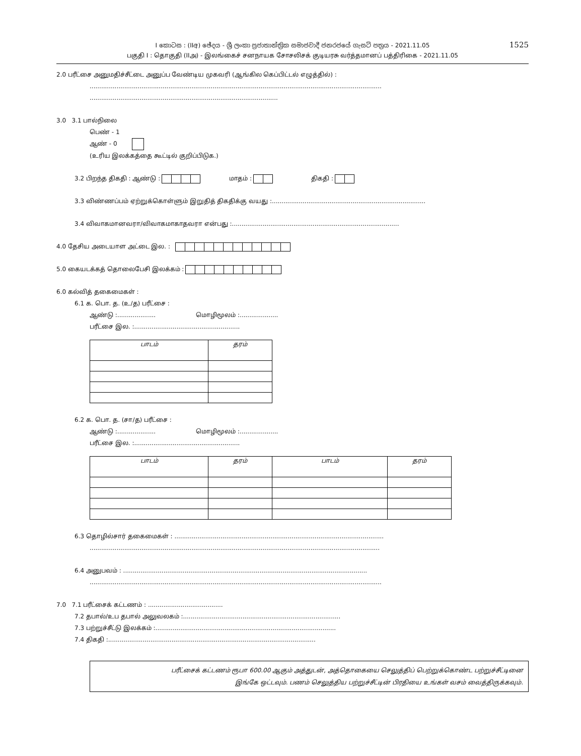1525
I කොටස : (IIඅ) ඡේදය - ශ්‍රී ලංකා ප්‍රජාතාන්ත්‍රික සමාජවාදී ජනරජයේ ගැසට් පත්‍රය - 2021.11.05
பகுதி I : தொகுதி (IIஅ) - இலங்கைச் சனநாயக சோசலிசக் குடியரசு வர்த்தமானப் பத்திரிகை - 2021.11.05
2.0 பரீட்சை அனுமதிச்சீட்டை அனுப்ப வேண்டிய முகவரி (ஆங்கில கெப்பிட்டல் எழுத்தில்) :
........................................................................................................................................................
..................................................................................................
3.0 3.1 பால்நிலை
பெண் - 1
ஆண் - 0
(உரிய இலக்கத்தை கூட்டில் குறிப்பிடுக.)
3.2 பிறந்த திகதி : ஆண்டு : மாதம் : திகதி :
3.3 விண்ணப்பம் ஏற்றுக்கொள்ளும் இறுதித் திகதிக்கு வயது :................................................................................
3.4 விவாகமானவரா/விவாகமாகாதவரா என்பது :.......................................................................................
4.0 தேசிய அடையாள அட்டை இல. :
5.0 கையடக்கத் தொலைபேசி இலக்கம் :
6.0 கல்வித் தகைமைகள் :
6.1 க. பொ. த. (உ/த) பரீட்சை :
ஆண்டு :.................... மொழிமூலம் :....................
பரீட்சை இல. :.......................................................
| பாடம் | தரம் |
| --- | --- |
6.2 க. பொ. த. (சா/த) பரீட்சை :
ஆண்டு :.................... மொழிமூலம் :....................
பரீட்சை இல. :.......................................................
| பாடம் | தரம் | பாடம் | தரம் |
| --- | --- | --- | --- |
6.3 தொழில்சார் தகைமைகள் : .............................................................................................................
.......................................................................................................................................................
6.4 அனுபவம் : ...............................................................................................................................
........................................................................................................................................................
7.0 7.1 பரீட்சைக் கட்டணம் : .......................................
7.2 தபால்/உப தபால் அலுவலகம் :..................................................................................
7.3 பற்றுச்சீட்டு இலக்கம் :..............................................................................................
7.4 திகதி :............................................................................................................
பரீட்சைக் கட்டணம் ரூபா 600.00 ஆகும் அத்துடன், அத்தொகையை செலுத்திப் பெற்றுக்கொண்ட பற்றுச்சீட்டினை
இங்கே ஒட்டவும். பணம் செலுத்திய பற்றுச்சீட்டின் பிரதியை உங்கள் வசம் வைத்திருக்கவும்.